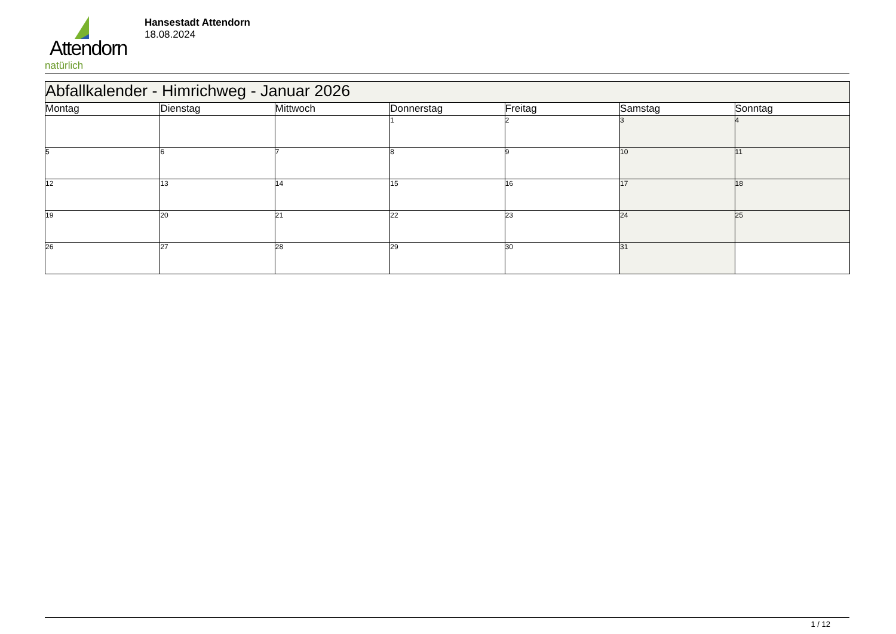Attendorn
natürlich
Hansestadt Attendorn
18.08.2024
| Abfallkalender - Himrichweg - Januar 2026 | | | | | | |
| --- | --- | --- | --- | --- | --- | --- |
| Montag | Dienstag | Mittwoch | Donnerstag | Freitag | Samstag | Sonntag |
| | | | 1 | 2 | 3 | 4 |
| 5 | 6 | 7 | 8 | 9 | 10 | 11 |
| 12 | 13 | 14 | 15 | 16 | 17 | 18 |
| 19 | 20 | 21 | 22 | 23 | 24 | 25 |
| 26 | 27 | 28 | 29 | 30 | 31 | |
1 / 12